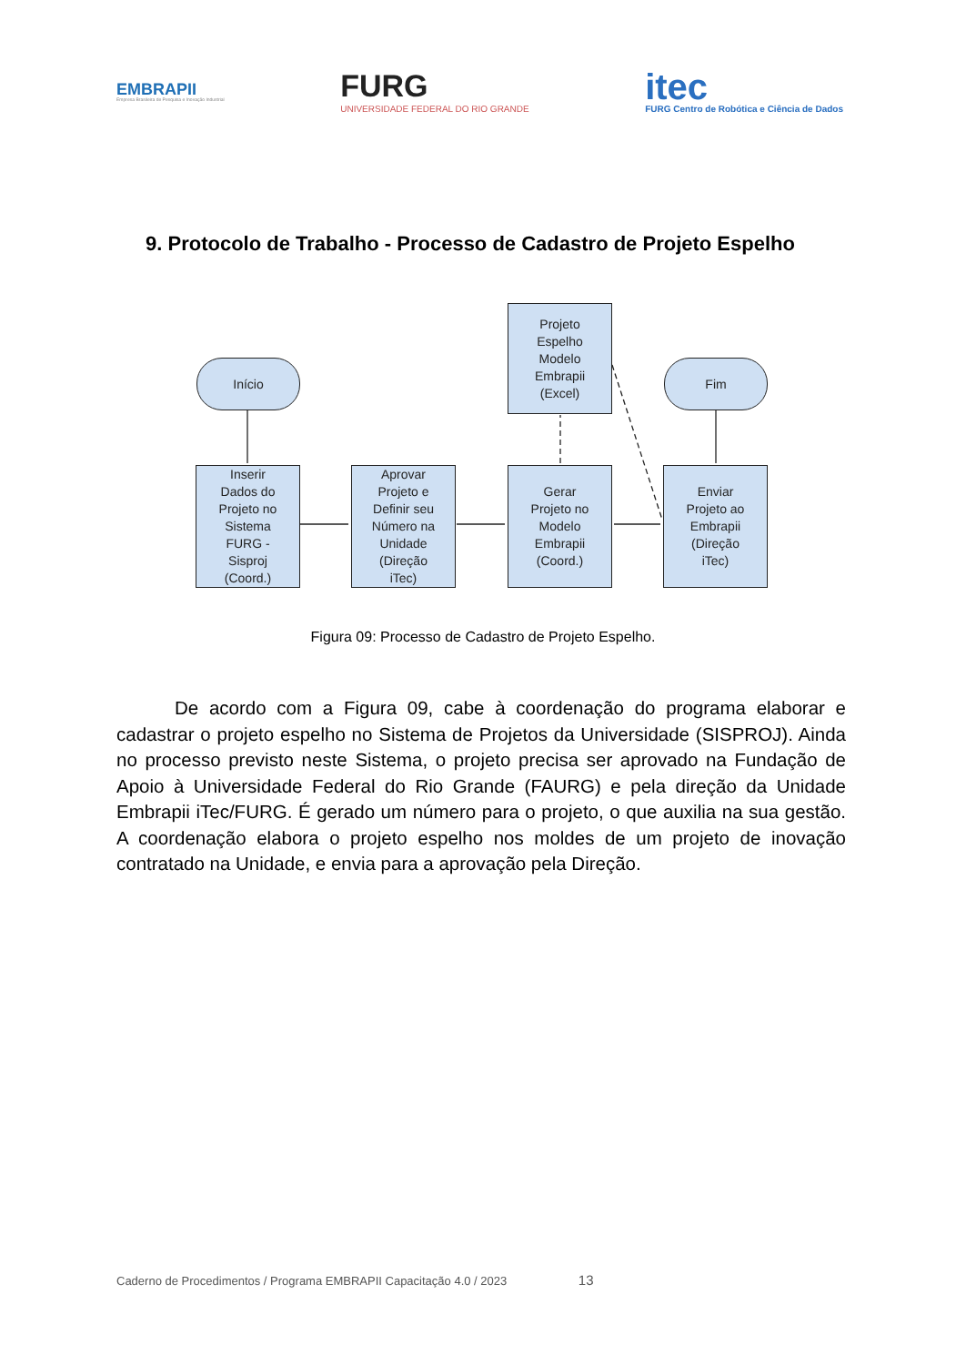EMBRAPII
Empresa Brasileira de Pesquisa e Inovação Industrial
FURG
UNIVERSIDADE FEDERAL DO RIO GRANDE
itec
FURG Centro de Robótica e Ciência de Dados
9. Protocolo de Trabalho - Processo de Cadastro de Projeto Espelho
Início Fim
Projeto
Espelho
Modelo
Embrapii
(Excel)
Inserir
Dados do
Projeto no
Sistema
FURG -
Sisproj
(Coord.)
Aprovar
Projeto e
Definir seu
Número na
Unidade
(Direção
iTec)
Gerar
Projeto no
Modelo
Embrapii
(Coord.)
Enviar
Projeto ao
Embrapii
(Direção
iTec)
Figura 09: Processo de Cadastro de Projeto Espelho.
De acordo com a Figura 09, cabe à coordenação do programa elaborar e cadastrar o projeto espelho no Sistema de Projetos da Universidade (SISPROJ). Ainda no processo previsto neste Sistema, o projeto precisa ser aprovado na Fundação de Apoio à Universidade Federal do Rio Grande (FAURG) e pela direção da Unidade Embrapii iTec/FURG. É gerado um número para o projeto, o que auxilia na sua gestão. A coordenação elabora o projeto espelho nos moldes de um projeto de inovação contratado na Unidade, e envia para a aprovação pela Direção.
Caderno de Procedimentos / Programa EMBRAPII Capacitação 4.0 / 2023 13